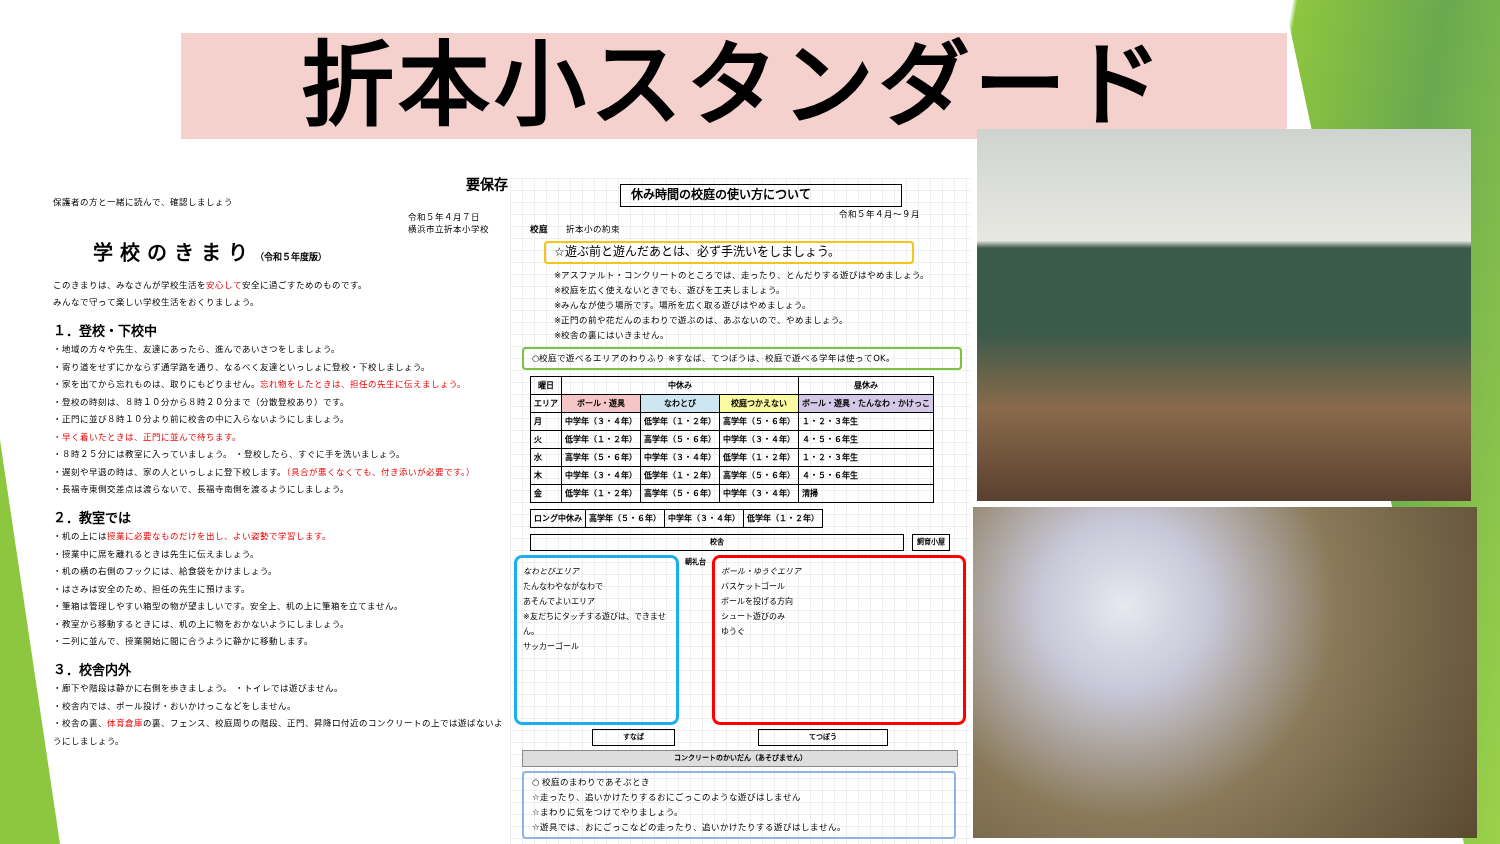折本小スタンダード
要保存
保護者の方と一緒に読んで、確認しましょう
令和５年４月７日
横浜市立折本小学校
学 校 の き ま り （令和５年度版）
このきまりは、みなさんが学校生活を安心して安全に過ごすためのものです。
みんなで守って楽しい学校生活をおくりましょう。
１．登校・下校中
・地域の方々や先生、友達にあったら、進んであいさつをしましょう。
・寄り道をせずにかならず通学路を通り、なるべく友達といっしょに登校・下校しましょう。
・家を出てから忘れものは、取りにもどりません。忘れ物をしたときは、担任の先生に伝えましょう。
・登校の時刻は、８時１０分から８時２０分まで（分散登校あり）です。
・正門に並び８時１０分より前に校舎の中に入らないようにしましょう。
・早く着いたときは、正門に並んで待ちます。
・８時２５分には教室に入っていましょう。 ・登校したら、すぐに手を洗いましょう。
・遅刻や早退の時は、家の人といっしょに登下校します。（具合が悪くなくても、付き添いが必要です。）
・長福寺東側交差点は渡らないで、長福寺南側を渡るようにしましょう。
２．教室では
・机の上には授業に必要なものだけを出し、よい姿勢で学習します。
・授業中に席を離れるときは先生に伝えましょう。
・机の横の右側のフックには、給食袋をかけましょう。
・はさみは安全のため、担任の先生に預けます。
・筆箱は管理しやすい箱型の物が望ましいです。安全上、机の上に筆箱を立てません。
・教室から移動するときには、机の上に物をおかないようにしましょう。
・二列に並んで、授業開始に間に合うように静かに移動します。
３．校舎内外
・廊下や階段は静かに右側を歩きましょう。 ・トイレでは遊びません。
・校舎内では、ボール投げ・おいかけっこなどをしません。
・校舎の裏、体育倉庫の裏、フェンス、校庭周りの階段、正門、昇降口付近のコンクリートの上では遊ばないようにしましょう。
休み時間の校庭の使い方について
令和５年４月～９月
校庭　　折本小の約束
☆遊ぶ前と遊んだあとは、必ず手洗いをしましょう。
※アスファルト・コンクリートのところでは、走ったり、とんだりする遊びはやめましょう。
※校庭を広く使えないときでも、遊びを工夫しましょう。
※みんなが使う場所です。場所を広く取る遊びはやめましょう。
※正門の前や花だんのまわりで遊ぶのは、あぶないので、やめましょう。
※校舎の裏にはいきません。
○校庭で遊べるエリアのわりふり ※すなば、てつぼうは、校庭で遊べる学年は使ってOK。
| 曜日 | 中休み | | | 昼休み |
| --- | --- | --- | --- | --- |
| エリア | ボール・遊具 | なわとび | 校庭つかえない | ボール・遊具・たんなわ・かけっこ |
| 月 | 中学年（３・４年） | 低学年（１・２年） | 高学年（５・６年） | １・２・３年生 |
| 火 | 低学年（１・２年） | 高学年（５・６年） | 中学年（３・４年） | ４・５・６年生 |
| 水 | 高学年（５・６年） | 中学年（３・４年） | 低学年（１・２年） | １・２・３年生 |
| 木 | 中学年（３・４年） | 低学年（１・２年） | 高学年（５・６年） | ４・５・６年生 |
| 金 | 低学年（１・２年） | 高学年（５・６年） | 中学年（３・４年） | 清掃 |
| ロング中休み | 高学年（５・６年） | 中学年（３・４年） | 低学年（１・２年） |
校舎 飼育小屋
なわとびエリア
たんなわやながなわで
あそんでよいエリア
※友だちにタッチする遊びは、できません。
サッカーゴール
朝礼台
ボール・ゆうぐエリア
バスケットゴール
ボールを投げる方向
シュート遊びのみ
ゆうぐ
すなば てつぼう
コンクリートのかいだん（あそびません）
○ 校庭のまわりであそぶとき
☆走ったり、追いかけたりするおにごっこのような遊びはしません
☆まわりに気をつけてやりましょう。
☆遊具では、おにごっこなどの走ったり、追いかけたりする遊びはしません。